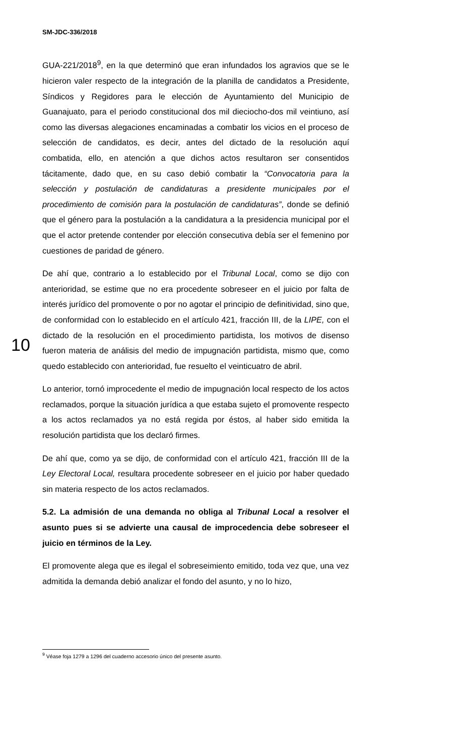SM-JDC-336/2018
GUA-221/2018<sup>9</sup>, en la que determinó que eran infundados los agravios que se le hicieron valer respecto de la integración de la planilla de candidatos a Presidente, Síndicos y Regidores para le elección de Ayuntamiento del Municipio de Guanajuato, para el periodo constitucional dos mil dieciocho-dos mil veintiuno, así como las diversas alegaciones encaminadas a combatir los vicios en el proceso de selección de candidatos, es decir, antes del dictado de la resolución aquí combatida, ello, en atención a que dichos actos resultaron ser consentidos tácitamente, dado que, en su caso debió combatir la “Convocatoria para la selección y postulación de candidaturas a presidente municipales por el procedimiento de comisión para la postulación de candidaturas”, donde se definió que el género para la postulación a la candidatura a la presidencia municipal por el que el actor pretende contender por elección consecutiva debía ser el femenino por cuestiones de paridad de género.
De ahí que, contrario a lo establecido por el Tribunal Local, como se dijo con anterioridad, se estime que no era procedente sobreseer en el juicio por falta de interés jurídico del promovente o por no agotar el principio de definitividad, sino que, de conformidad con lo establecido en el artículo 421, fracción III, de la LIPE, con el dictado de la resolución en el procedimiento partidista, los motivos de disenso fueron materia de análisis del medio de impugnación partidista, mismo que, como quedo establecido con anterioridad, fue resuelto el veinticuatro de abril.
Lo anterior, tornó improcedente el medio de impugnación local respecto de los actos reclamados, porque la situación jurídica a que estaba sujeto el promovente respecto a los actos reclamados ya no está regida por éstos, al haber sido emitida la resolución partidista que los declaró firmes.
De ahí que, como ya se dijo, de conformidad con el artículo 421, fracción III de la Ley Electoral Local, resultara procedente sobreseer en el juicio por haber quedado sin materia respecto de los actos reclamados.
5.2. La admisión de una demanda no obliga al Tribunal Local a resolver el asunto pues si se advierte una causal de improcedencia debe sobreseer el juicio en términos de la Ley.
El promovente alega que es ilegal el sobreseimiento emitido, toda vez que, una vez admitida la demanda debió analizar el fondo del asunto, y no lo hizo,
10
<sup>9</sup> Véase foja 1279 a 1296 del cuaderno accesorio único del presente asunto.